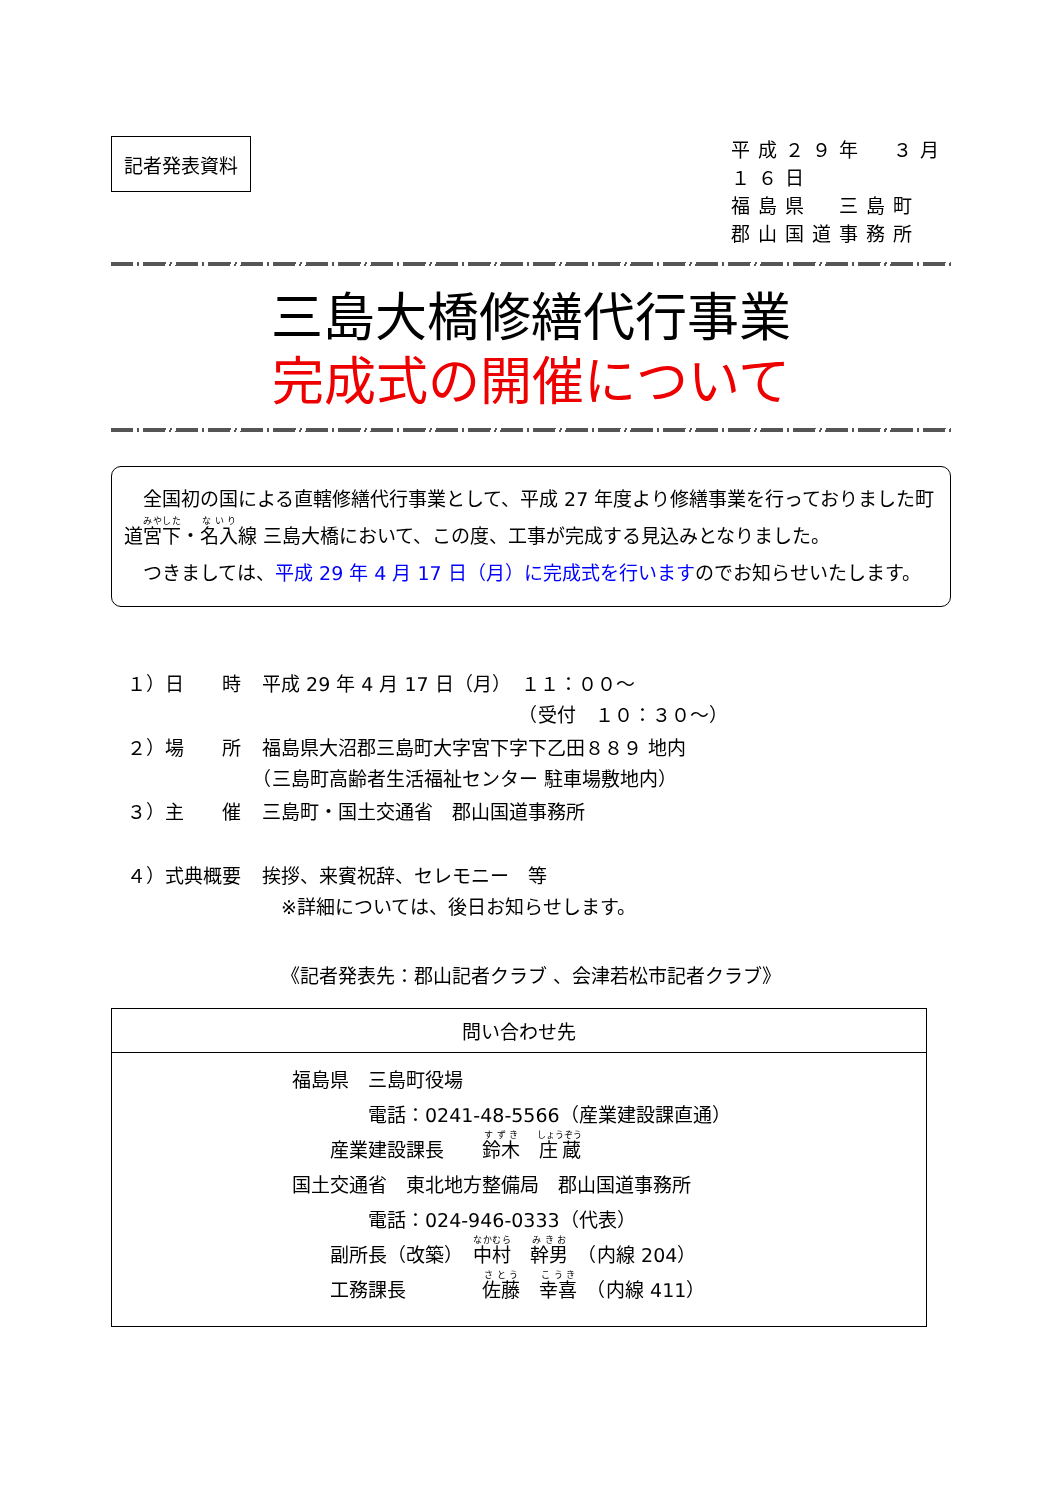記者発表資料
平成２９年　３月１６日
福島県　三島町
郡山国道事務所
三島大橋修繕代行事業
完成式の開催について
　全国初の国による直轄修繕代行事業として、平成 27 年度より修繕事業を行っておりました町道宮下・名入線 三島大橋において、この度、工事が完成する見込みとなりました。
　つきましては、平成 29 年 4 月 17 日（月）に完成式を行いますのでお知らせいたします。
| １）日 時 | 平成 29 年 4 月 17 日（月） １１：００～ （受付 １０：３０～） |
| ２）場 所 | 福島県大沼郡三島町大字宮下字下乙田８８９ 地内 （三島町高齢者生活福祉センター 駐車場敷地内） |
| ３）主 催 | 三島町・国土交通省 郡山国道事務所 |
| ４）式典概要 | 挨拶、来賓祝辞、セレモニー 等 ※詳細については、後日お知らせします。 |
《記者発表先：郡山記者クラブ 、会津若松市記者クラブ》
| 問い合わせ先 |
| --- |
| 福島県 三島町役場 電話：0241-48-5566（産業建設課直通） 産業建設課長 鈴木 庄蔵 国土交通省 東北地方整備局 郡山国道事務所 電話：024-946-0333（代表） 副所長（改築） 中村 幹男 （内線 204） 工務課長 佐藤 幸喜 （内線 411） |